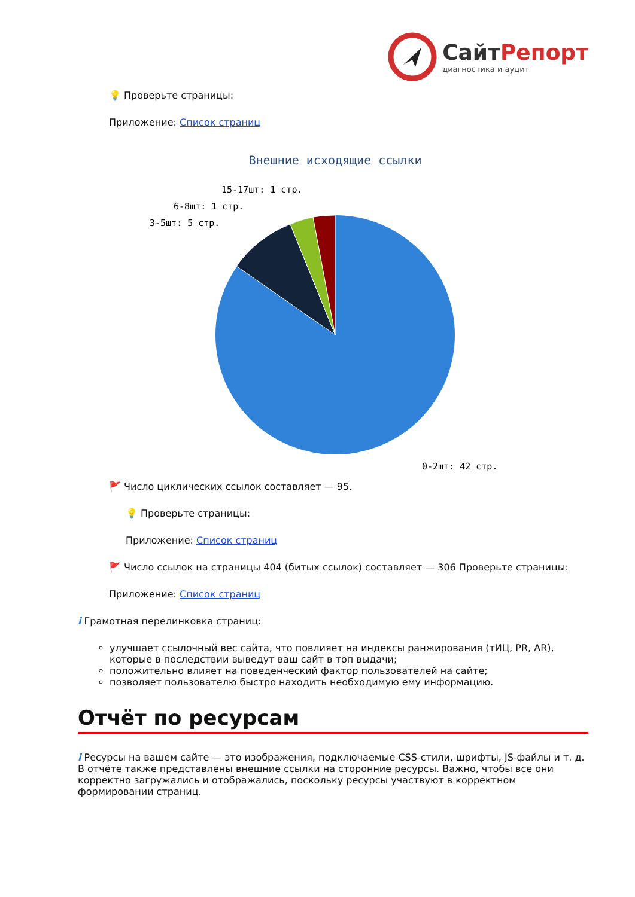СайтРепорт диагностика и аудит
💡 Проверьте страницы:
Приложение: Список страниц
Внешние исходящие ссылки
15-17шт: 1 стр.
6-8шт: 1 стр.
3-5шт: 5 стр.
0-2шт: 42 стр.
🚩 Число циклических ссылок составляет — 95.
💡 Проверьте страницы:
Приложение: Список страниц
🚩 Число ссылок на страницы 404 (битых ссылок) составляет — 306 Проверьте страницы:
Приложение: Список страниц
i Грамотная перелинковка страниц:
улучшает ссылочный вес сайта, что повлияет на индексы ранжирования (тИЦ, PR, AR), которые в последствии выведут ваш сайт в топ выдачи;
положительно влияет на поведенческий фактор пользователей на сайте;
позволяет пользователю быстро находить необходимую ему информацию.
Отчёт по ресурсам
i Ресурсы на вашем сайте — это изображения, подключаемые CSS-стили, шрифты, JS-файлы и т. д. В отчёте также представлены внешние ссылки на сторонние ресурсы. Важно, чтобы все они корректно загружались и отображались, поскольку ресурсы участвуют в корректном формировании страниц.